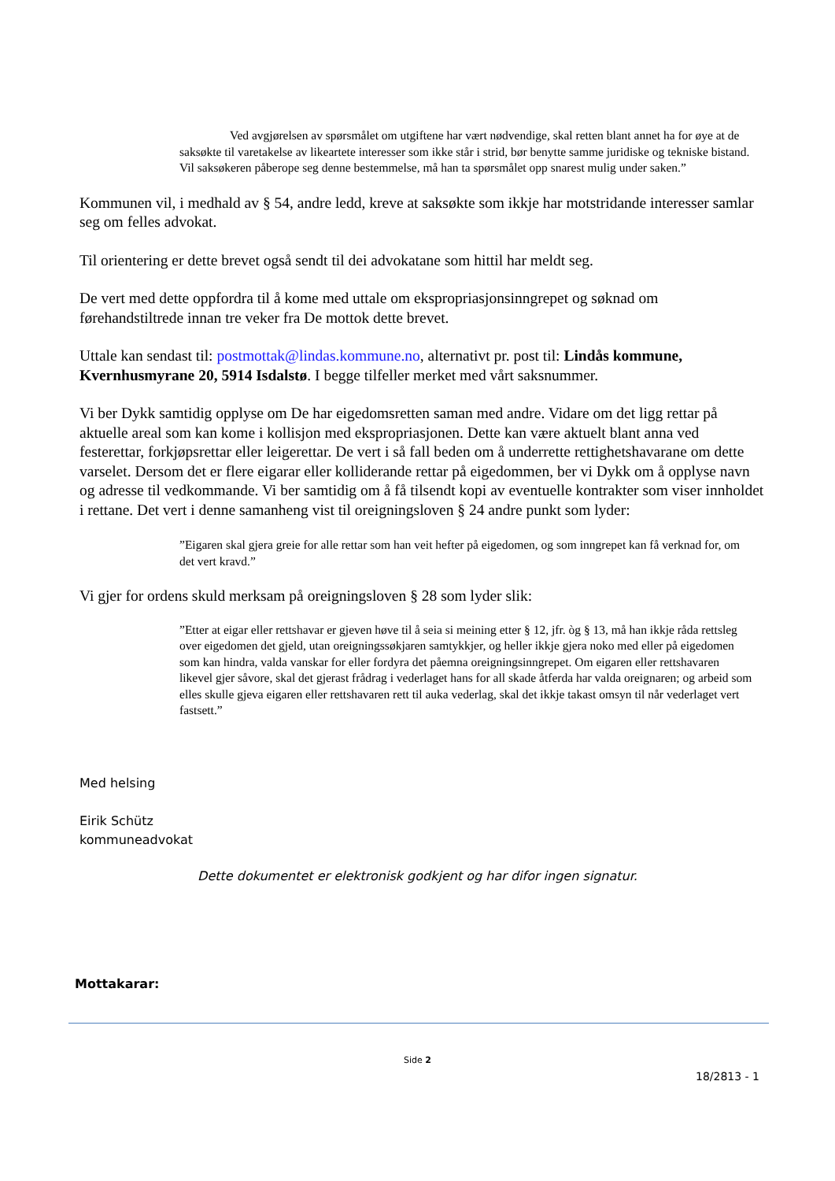Ved avgjørelsen av spørsmålet om utgiftene har vært nødvendige, skal retten blant annet ha for øye at de saksøkte til varetakelse av likeartete interesser som ikke står i strid, bør benytte samme juridiske og tekniske bistand. Vil saksøkeren påberope seg denne bestemmelse, må han ta spørsmålet opp snarest mulig under saken.”
Kommunen vil, i medhald av § 54, andre ledd, kreve at saksøkte som ikkje har motstridande interesser samlar seg om felles advokat.
Til orientering er dette brevet også sendt til dei advokatane som hittil har meldt seg.
De vert med dette oppfordra til å kome med uttale om ekspropriasjonsinngrepet og søknad om førehandstiltrede innan tre veker fra De mottok dette brevet.
Uttale kan sendast til: postmottak@lindas.kommune.no, alternativt pr. post til: Lindås kommune, Kvernhusmyrane 20, 5914 Isdalstø. I begge tilfeller merket med vårt saksnummer.
Vi ber Dykk samtidig opplyse om De har eigedomsretten saman med andre. Vidare om det ligg rettar på aktuelle areal som kan kome i kollisjon med ekspropriasjonen. Dette kan være aktuelt blant anna ved festerettar, forkjøpsrettar eller leigerettar. De vert i så fall beden om å underrette rettighetshavarane om dette varselet. Dersom det er flere eigarar eller kolliderande rettar på eigedommen, ber vi Dykk om å opplyse navn og adresse til vedkommande. Vi ber samtidig om å få tilsendt kopi av eventuelle kontrakter som viser innholdet i rettane. Det vert i denne samanheng vist til oreigningsloven § 24 andre punkt som lyder:
”Eigaren skal gjera greie for alle rettar som han veit hefter på eigedomen, og som inngrepet kan få verknad for, om det vert kravd.”
Vi gjer for ordens skuld merksam på oreigningsloven § 28 som lyder slik:
”Etter at eigar eller rettshavar er gjeven høve til å seia si meining etter § 12, jfr. òg § 13, må han ikkje råda rettsleg over eigedomen det gjeld, utan oreigningssøkjaren samtykkjer, og heller ikkje gjera noko med eller på eigedomen som kan hindra, valda vanskar for eller fordyra det påemna oreigningsinngrepet. Om eigaren eller rettshavaren likevel gjer såvore, skal det gjerast frådrag i vederlaget hans for all skade åtferda har valda oreignaren; og arbeid som elles skulle gjeva eigaren eller rettshavaren rett til auka vederlag, skal det ikkje takast omsyn til når vederlaget vert fastsett.”
Med helsing
Eirik Schütz
kommuneadvokat
Dette dokumentet er elektronisk godkjent og har difor ingen signatur.
Mottakarar:
Side 2
18/2813 - 1